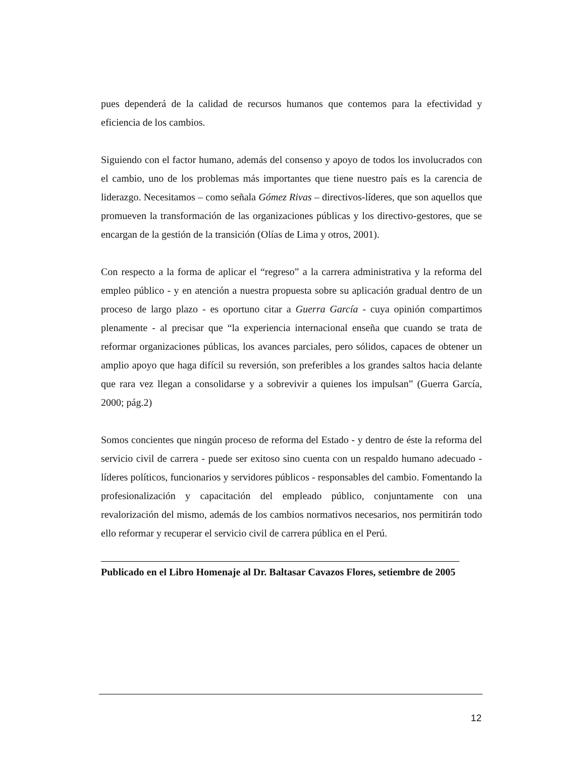pues dependerá de la calidad de recursos humanos que contemos para la efectividad y eficiencia de los cambios.
Siguiendo con el factor humano, además del consenso y apoyo de todos los involucrados con el cambio, uno de los problemas más importantes que tiene nuestro país es la carencia de liderazgo. Necesitamos – como señala Gómez Rivas – directivos-líderes, que son aquellos que promueven la transformación de las organizaciones públicas y los directivo-gestores, que se encargan de la gestión de la transición (Olías de Lima y otros, 2001).
Con respecto a la forma de aplicar el “regreso” a la carrera administrativa y la reforma del empleo público - y en atención a nuestra propuesta sobre su aplicación gradual dentro de un proceso de largo plazo - es oportuno citar a Guerra García - cuya opinión compartimos plenamente - al precisar que “la experiencia internacional enseña que cuando se trata de reformar organizaciones públicas, los avances parciales, pero sólidos, capaces de obtener un amplio apoyo que haga difícil su reversión, son preferibles a los grandes saltos hacia delante que rara vez llegan a consolidarse y a sobrevivir a quienes los impulsan” (Guerra García, 2000; pág.2)
Somos concientes que ningún proceso de reforma del Estado - y dentro de éste la reforma del servicio civil de carrera - puede ser exitoso sino cuenta con un respaldo humano adecuado - líderes políticos, funcionarios y servidores públicos - responsables del cambio. Fomentando la profesionalización y capacitación del empleado público, conjuntamente con una revalorización del mismo, además de los cambios normativos necesarios, nos permitirán todo ello reformar y recuperar el servicio civil de carrera pública en el Perú.
Publicado en el Libro Homenaje al Dr. Baltasar Cavazos Flores, setiembre de 2005
12